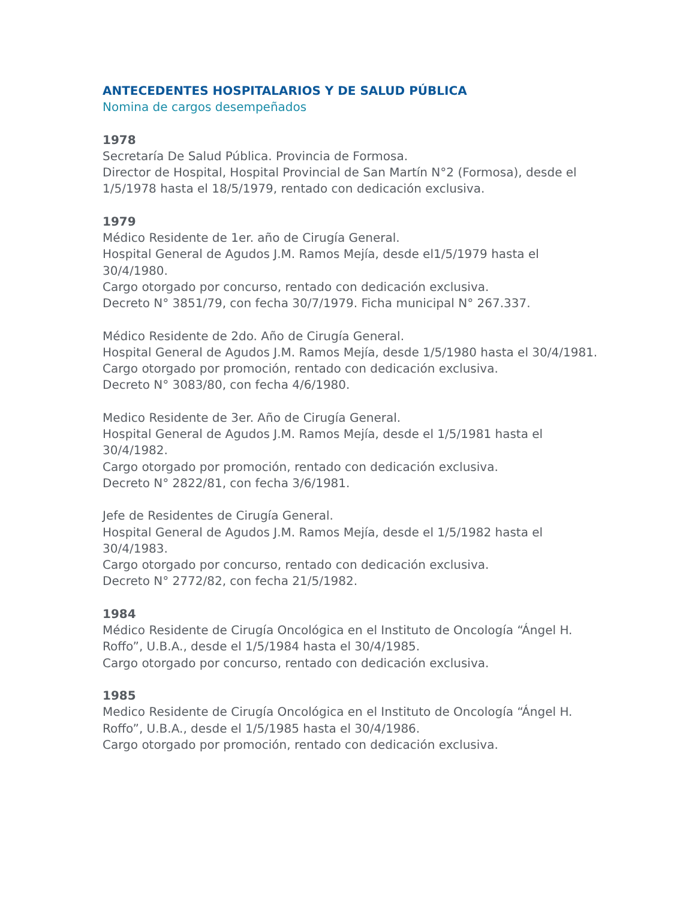ANTECEDENTES HOSPITALARIOS Y DE SALUD PÚBLICA
Nomina de cargos desempeñados
1978
Secretaría De Salud Pública. Provincia de Formosa.
Director de Hospital, Hospital Provincial de San Martín N°2 (Formosa), desde el 1/5/1978 hasta el 18/5/1979, rentado con dedicación exclusiva.
1979
Médico Residente de 1er. año de Cirugía General.
Hospital General de Agudos J.M. Ramos Mejía, desde el1/5/1979 hasta el 30/4/1980.
Cargo otorgado por concurso, rentado con dedicación exclusiva.
Decreto N° 3851/79, con fecha 30/7/1979. Ficha municipal N° 267.337.
Médico Residente de 2do. Año de Cirugía General.
Hospital General de Agudos J.M. Ramos Mejía, desde 1/5/1980 hasta el 30/4/1981.
Cargo otorgado por promoción, rentado con dedicación exclusiva.
Decreto N° 3083/80, con fecha 4/6/1980.
Medico Residente de 3er. Año de Cirugía General.
Hospital General de Agudos J.M. Ramos Mejía, desde el 1/5/1981 hasta el 30/4/1982.
Cargo otorgado por promoción, rentado con dedicación exclusiva.
Decreto N° 2822/81, con fecha 3/6/1981.
Jefe de Residentes de Cirugía General.
Hospital General de Agudos J.M. Ramos Mejía, desde el 1/5/1982 hasta el 30/4/1983.
Cargo otorgado por concurso, rentado con dedicación exclusiva.
Decreto N° 2772/82, con fecha 21/5/1982.
1984
Médico Residente de Cirugía Oncológica en el Instituto de Oncología “Ángel H. Roffo”, U.B.A., desde el 1/5/1984 hasta el 30/4/1985.
Cargo otorgado por concurso, rentado con dedicación exclusiva.
1985
Medico Residente de Cirugía Oncológica en el Instituto de Oncología “Ángel H. Roffo”, U.B.A., desde el 1/5/1985 hasta el 30/4/1986.
Cargo otorgado por promoción, rentado con dedicación exclusiva.